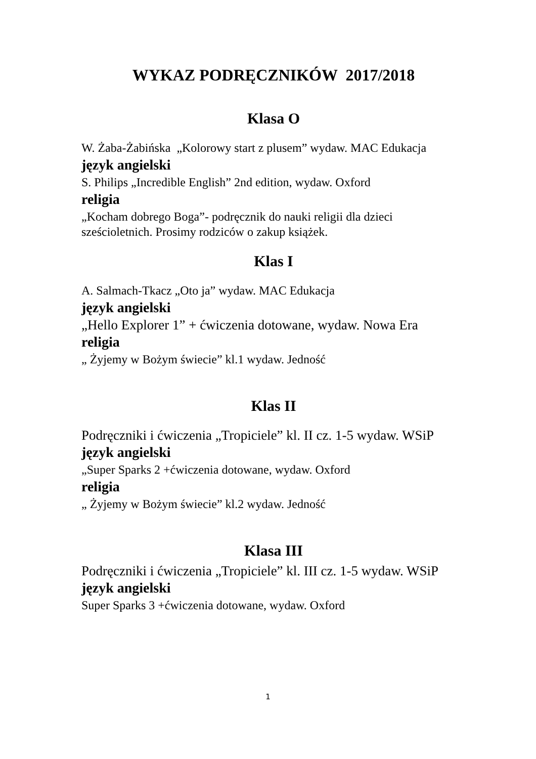WYKAZ PODRĘCZNIKÓW 2017/2018
Klasa O
W. Żaba-Żabińska „Kolorowy start z plusem” wydaw. MAC Edukacja
język angielski
S. Philips „Incredible English” 2nd edition, wydaw. Oxford
religia
„Kocham dobrego Boga”- podręcznik do nauki religii dla dzieci sześcioletnich. Prosimy rodziców o zakup książek.
Klas I
A. Salmach-Tkacz „Oto ja” wydaw. MAC Edukacja
język angielski
„Hello Explorer 1” + ćwiczenia dotowane, wydaw. Nowa Era
religia
„ Żyjemy w Bożym świecie” kl.1 wydaw. Jedność
Klas II
Podręczniki i ćwiczenia „Tropiciele” kl. II cz. 1-5 wydaw. WSiP
język angielski
„Super Sparks 2 +ćwiczenia dotowane, wydaw. Oxford
religia
„ Żyjemy w Bożym świecie” kl.2 wydaw. Jedność
Klasa III
Podręczniki i ćwiczenia „Tropiciele” kl. III cz. 1-5 wydaw. WSiP
język angielski
Super Sparks 3 +ćwiczenia dotowane, wydaw. Oxford
1